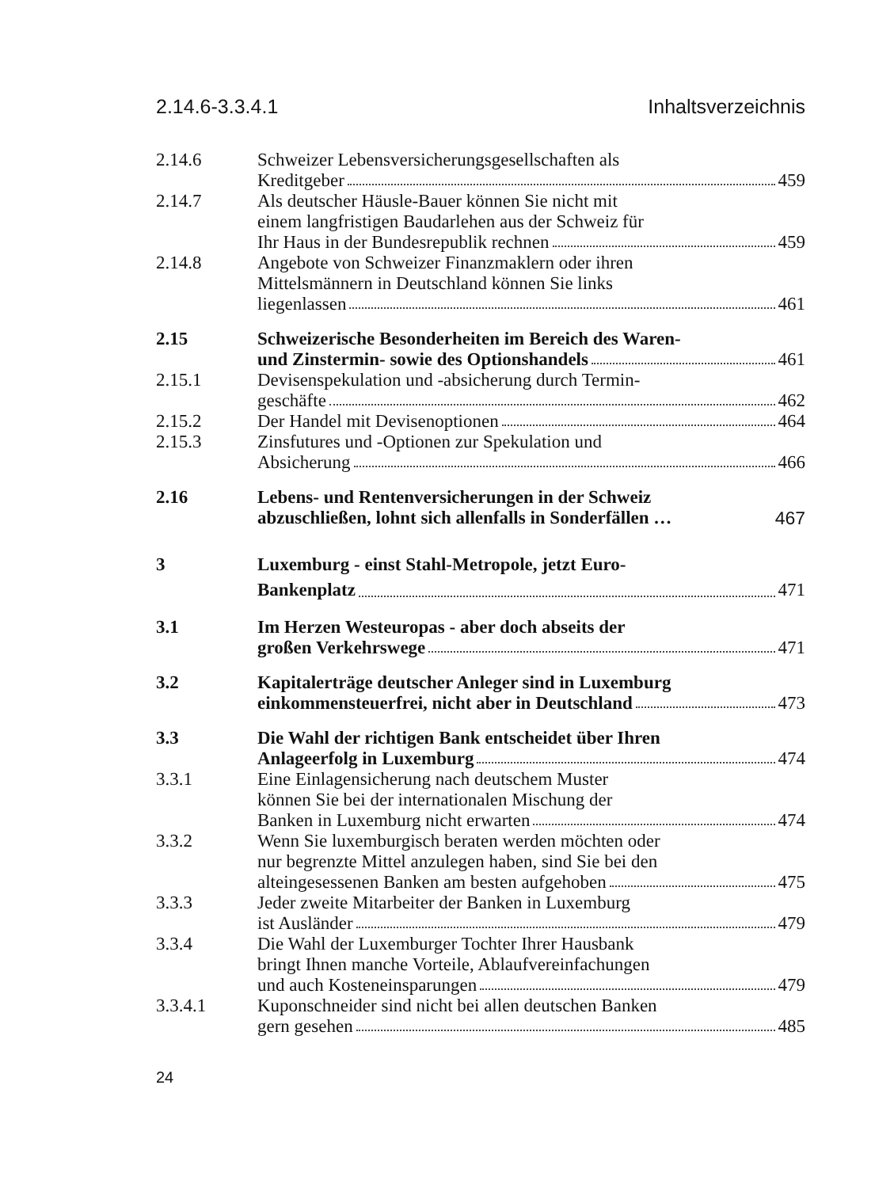2.14.6-3.3.4.1 Inhaltsverzeichnis
2.14.6 Schweizer Lebensversicherungsgesellschaften als
Kreditgeber 459
2.14.7 Als deutscher Häusle-Bauer können Sie nicht mit
einem langfristigen Baudarlehen aus der Schweiz für
Ihr Haus in der Bundesrepublik rechnen 459
2.14.8 Angebote von Schweizer Finanzmaklern oder ihren
Mittelsmännern in Deutschland können Sie links
liegenlassen 461
2.15 Schweizerische Besonderheiten im Bereich des Waren-
und Zinstermin- sowie des Optionshandels 461
2.15.1 Devisenspekulation und -absicherung durch Termin-
geschäfte 462
2.15.2 Der Handel mit Devisenoptionen 464
2.15.3 Zinsfutures und -Optionen zur Spekulation und
Absicherung 466
2.16 Lebens- und Rentenversicherungen in der Schweiz
abzuschließen, lohnt sich allenfalls in Sonderfällen … 467
3 Luxemburg - einst Stahl-Metropole, jetzt Euro-
Bankenplatz 471
3.1 Im Herzen Westeuropas - aber doch abseits der
großen Verkehrswege 471
3.2 Kapitalerträge deutscher Anleger sind in Luxemburg
einkommensteuerfrei, nicht aber in Deutschland 473
3.3 Die Wahl der richtigen Bank entscheidet über Ihren
Anlageerfolg in Luxemburg 474
3.3.1 Eine Einlagensicherung nach deutschem Muster
können Sie bei der internationalen Mischung der
Banken in Luxemburg nicht erwarten 474
3.3.2 Wenn Sie luxemburgisch beraten werden möchten oder
nur begrenzte Mittel anzulegen haben, sind Sie bei den
alteingesessenen Banken am besten aufgehoben 475
3.3.3 Jeder zweite Mitarbeiter der Banken in Luxemburg
ist Ausländer 479
3.3.4 Die Wahl der Luxemburger Tochter Ihrer Hausbank
bringt Ihnen manche Vorteile, Ablaufvereinfachungen
und auch Kosteneinsparungen 479
3.3.4.1 Kuponschneider sind nicht bei allen deutschen Banken
gern gesehen 485
24